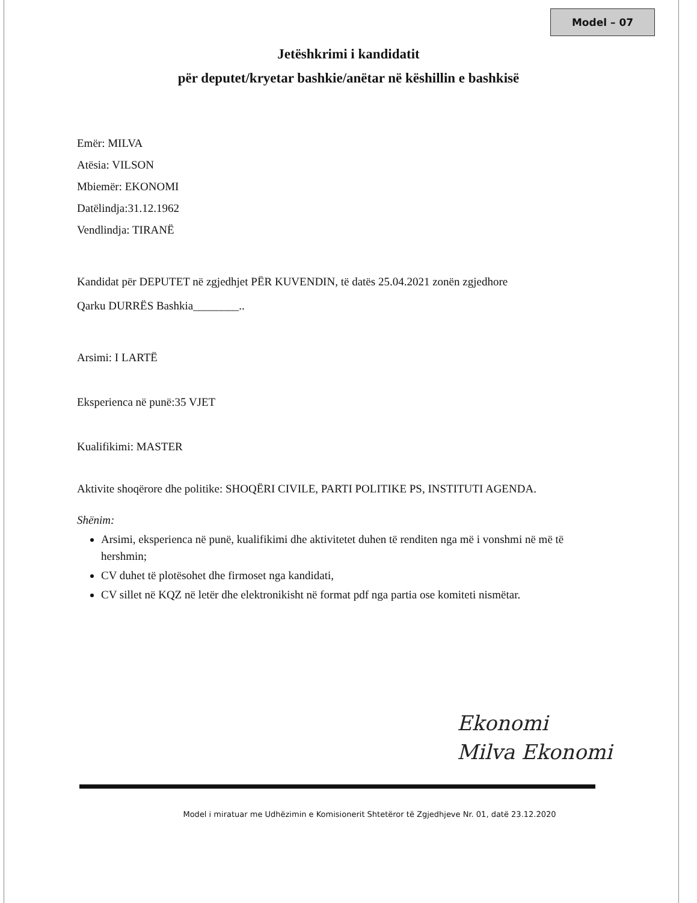Model – 07
Jetëshkrimi i kandidatit
për deputet/kryetar bashkie/anëtar në këshillin e bashkisë
Emër: MILVA
Atësia: VILSON
Mbiemër: EKONOMI
Datëlindja:31.12.1962
Vendlindja: TIRANË
Kandidat për DEPUTET në zgjedhjet PËR KUVENDIN, të datës 25.04.2021 zonën zgjedhore
Qarku DURRËS Bashkia________..
Arsimi: I LARTË
Eksperienca në punë:35 VJET
Kualifikimi: MASTER
Aktivite shoqërore dhe politike: SHOQËRI CIVILE, PARTI POLITIKE PS, INSTITUTI AGENDA.
Shënim:
Arsimi, eksperienca në punë, kualifikimi dhe aktivitetet duhen të renditen nga më i vonshmi në më të hershmin;
CV duhet të plotësohet dhe firmoset nga kandidati,
CV sillet në KQZ në letër dhe elektronikisht në format pdf nga partia ose komiteti nismëtar.
Ekonomi
Milva Ekonomi
Model i miratuar me Udhëzimin e Komisionerit Shtetëror të Zgjedhjeve Nr. 01, datë 23.12.2020